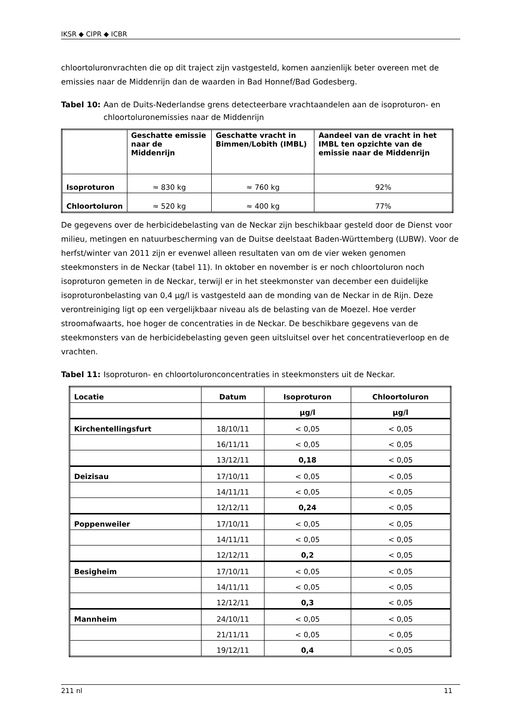IKSR ◆ CIPR ◆ ICBR
chloortoluronvrachten die op dit traject zijn vastgesteld, komen aanzienlijk beter overeen met de emissies naar de Middenrijn dan de waarden in Bad Honnef/Bad Godesberg.
Tabel 10: Aan de Duits-Nederlandse grens detecteerbare vrachtaandelen aan de isoproturon- en chloortoluronemissies naar de Middenrijn
| | Geschatte emissie naar de Middenrijn | Geschatte vracht in Bimmen/Lobith (IMBL) | Aandeel van de vracht in het IMBL ten opzichte van de emissie naar de Middenrijn |
| --- | --- | --- | --- |
| Isoproturon | ≈ 830 kg | ≈ 760 kg | 92% |
| Chloortoluron | ≈ 520 kg | ≈ 400 kg | 77% |
De gegevens over de herbicidebelasting van de Neckar zijn beschikbaar gesteld door de Dienst voor milieu, metingen en natuurbescherming van de Duitse deelstaat Baden-Württemberg (LUBW). Voor de herfst/winter van 2011 zijn er evenwel alleen resultaten van om de vier weken genomen steekmonsters in de Neckar (tabel 11). In oktober en november is er noch chloortoluron noch isoproturon gemeten in de Neckar, terwijl er in het steekmonster van december een duidelijke isoproturonbelasting van 0,4 µg/l is vastgesteld aan de monding van de Neckar in de Rijn. Deze verontreiniging ligt op een vergelijkbaar niveau als de belasting van de Moezel. Hoe verder stroomafwaarts, hoe hoger de concentraties in de Neckar. De beschikbare gegevens van de steekmonsters van de herbicidebelasting geven geen uitsluitsel over het concentratieverloop en de vrachten.
Tabel 11: Isoproturon- en chloortoluronconcentraties in steekmonsters uit de Neckar.
| Locatie | Datum | Isoproturon | Chloortoluron |
| --- | --- | --- | --- |
| | | µg/l | µg/l |
| Kirchentellingsfurt | 18/10/11 | < 0,05 | < 0,05 |
| | 16/11/11 | < 0,05 | < 0,05 |
| | 13/12/11 | 0,18 | < 0,05 |
| Deizisau | 17/10/11 | < 0,05 | < 0,05 |
| | 14/11/11 | < 0,05 | < 0,05 |
| | 12/12/11 | 0,24 | < 0,05 |
| Poppenweiler | 17/10/11 | < 0,05 | < 0,05 |
| | 14/11/11 | < 0,05 | < 0,05 |
| | 12/12/11 | 0,2 | < 0,05 |
| Besigheim | 17/10/11 | < 0,05 | < 0,05 |
| | 14/11/11 | < 0,05 | < 0,05 |
| | 12/12/11 | 0,3 | < 0,05 |
| Mannheim | 24/10/11 | < 0,05 | < 0,05 |
| | 21/11/11 | < 0,05 | < 0,05 |
| | 19/12/11 | 0,4 | < 0,05 |
211 nl 11